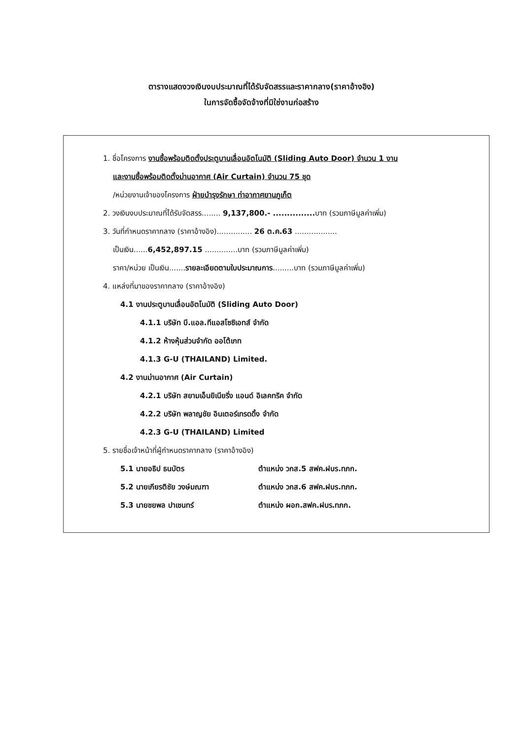ตารางแสดงวงเงินงบประมาณที่ได้รับจัดสรรและราคากลาง(ราคาอ้างอิง)
ในการจัดซื้อจัดจ้างที่มิใช่งานก่อสร้าง
1. ชื่อโครงการ งานซื้อพร้อมติดตั้งประตูบานเลื่อนอัตโนมัติ (Sliding Auto Door) จำนวน 1 งาน
และงานซื้อพร้อมติดตั้งม่านอากาศ (Air Curtain) จำนวน 75 ชุด
/หน่วยงานเจ้าของโครงการ ฝ่ายบำรุงรักษา ท่าอากาศยานภูเก็ต
2. วงเงินงบประมาณที่ได้รับจัดสรร........ 9,137,800.- ............... บาท (รวมภาษีมูลค่าเพิ่ม)
3. วันที่กำหนดราคากลาง (ราคาอ้างอิง)............... 26 ต.ค.63 ..................
เป็นเงิน......6,452,897.15 ..............บาท (รวมภาษีมูลค่าเพิ่ม)
ราคา/หน่วย เป็นเงิน.......รายละเอียดตามใบประมาณการ.........บาท (รวมภาษีมูลค่าเพิ่ม)
4. แหล่งที่มาของราคากลาง (ราคาอ้างอิง)
4.1 งานประตูบานเลื่อนอัตโนมัติ (Sliding Auto Door)
4.1.1 บริษัท บี.แอล.ทีแอสโซซิเอทส์ จำกัด
4.1.2 ห้างหุ้นส่วนจำกัด ออโต้เกท
4.1.3 G-U (THAILAND) Limited.
4.2 งานม่านอากาศ (Air Curtain)
4.2.1 บริษัท สยามเอ็นยิเนียริ่ง แอนด์ อิเลคทริค จำกัด
4.2.2 บริษัท พลาญชัย อินเตอร์เทรดดิ้ง จำกัด
4.2.3 G-U (THAILAND) Limited
5. รายชื่อเจ้าหน้าที่ผู้กำหนดราคากลาง (ราคาอ้างอิง)
5.1 นายอธิป ธนบัตร ตำแหน่ง วกส.5 สฟค.ฝบร.ทภก.
5.2 นายเกียรติชัย วงษ์มณฑา ตำแหน่ง วกส.6 สฟค.ฝบร.ทภก.
5.3 นายชยพล ปาเชนทร์ ตำแหน่ง ผอก.สฟค.ฝบร.ทภก.